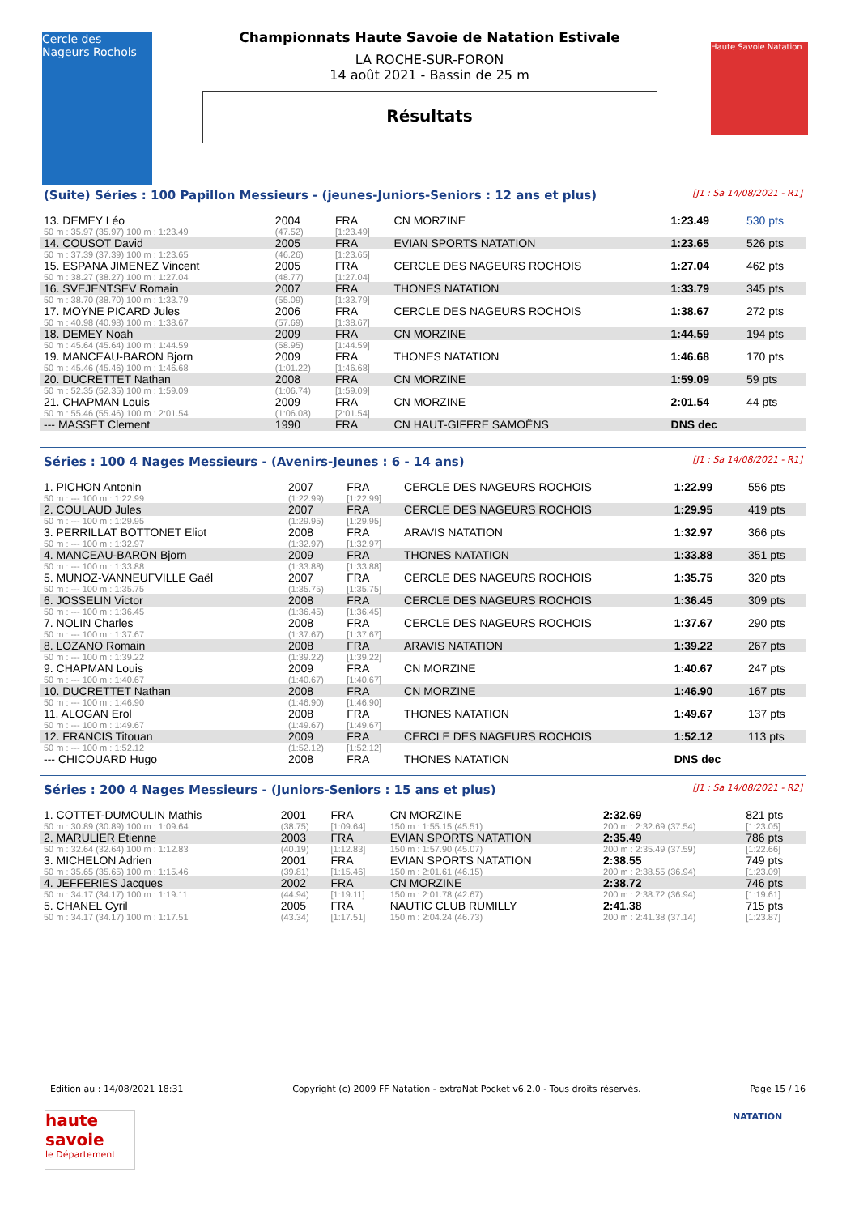Cercle des Nageurs Rochois
Haute Savoie Natation
Championnats Haute Savoie de Natation Estivale
LA ROCHE-SUR-FORON
14 août 2021 - Bassin de 25 m
Résultats
(Suite) Séries : 100 Papillon Messieurs - (jeunes-Juniors-Seniors : 12 ans et plus) [J1 : Sa 14/08/2021 - R1]
| 13. DEMEY Léo | 2004 | FRA | CN MORZINE | 1:23.49 | 530 pts |
| 50 m : 35.97 (35.97) 100 m : 1:23.49 | (47.52) | [1:23.49] | | | |
| 14. COUSOT David | 2005 | FRA | EVIAN SPORTS NATATION | 1:23.65 | 526 pts |
| 50 m : 37.39 (37.39) 100 m : 1:23.65 | (46.26) | [1:23.65] | | | |
| 15. ESPANA JIMENEZ Vincent | 2005 | FRA | CERCLE DES NAGEURS ROCHOIS | 1:27.04 | 462 pts |
| 50 m : 38.27 (38.27) 100 m : 1:27.04 | (48.77) | [1:27.04] | | | |
| 16. SVEJENTSEV Romain | 2007 | FRA | THONES NATATION | 1:33.79 | 345 pts |
| 50 m : 38.70 (38.70) 100 m : 1:33.79 | (55.09) | [1:33.79] | | | |
| 17. MOYNE PICARD Jules | 2006 | FRA | CERCLE DES NAGEURS ROCHOIS | 1:38.67 | 272 pts |
| 50 m : 40.98 (40.98) 100 m : 1:38.67 | (57.69) | [1:38.67] | | | |
| 18. DEMEY Noah | 2009 | FRA | CN MORZINE | 1:44.59 | 194 pts |
| 50 m : 45.64 (45.64) 100 m : 1:44.59 | (58.95) | [1:44.59] | | | |
| 19. MANCEAU-BARON Bjorn | 2009 | FRA | THONES NATATION | 1:46.68 | 170 pts |
| 50 m : 45.46 (45.46) 100 m : 1:46.68 | (1:01.22) | [1:46.68] | | | |
| 20. DUCRETTET Nathan | 2008 | FRA | CN MORZINE | 1:59.09 | 59 pts |
| 50 m : 52.35 (52.35) 100 m : 1:59.09 | (1:06.74) | [1:59.09] | | | |
| 21. CHAPMAN Louis | 2009 | FRA | CN MORZINE | 2:01.54 | 44 pts |
| 50 m : 55.46 (55.46) 100 m : 2:01.54 | (1:06.08) | [2:01.54] | | | |
| --- MASSET Clement | 1990 | FRA | CN HAUT-GIFFRE SAMOËNS | DNS dec | |
Séries : 100 4 Nages Messieurs - (Avenirs-Jeunes : 6 - 14 ans) [J1 : Sa 14/08/2021 - R1]
| 1. PICHON Antonin | 2007 | FRA | CERCLE DES NAGEURS ROCHOIS | 1:22.99 | 556 pts |
| 50 m : --- 100 m : 1:22.99 | (1:22.99) | [1:22.99] | | | |
| 2. COULAUD Jules | 2007 | FRA | CERCLE DES NAGEURS ROCHOIS | 1:29.95 | 419 pts |
| 50 m : --- 100 m : 1:29.95 | (1:29.95) | [1:29.95] | | | |
| 3. PERRILLAT BOTTONET Eliot | 2008 | FRA | ARAVIS NATATION | 1:32.97 | 366 pts |
| 50 m : --- 100 m : 1:32.97 | (1:32.97) | [1:32.97] | | | |
| 4. MANCEAU-BARON Bjorn | 2009 | FRA | THONES NATATION | 1:33.88 | 351 pts |
| 50 m : --- 100 m : 1:33.88 | (1:33.88) | [1:33.88] | | | |
| 5. MUNOZ-VANNEUFVILLE Gaël | 2007 | FRA | CERCLE DES NAGEURS ROCHOIS | 1:35.75 | 320 pts |
| 50 m : --- 100 m : 1:35.75 | (1:35.75) | [1:35.75] | | | |
| 6. JOSSELIN Victor | 2008 | FRA | CERCLE DES NAGEURS ROCHOIS | 1:36.45 | 309 pts |
| 50 m : --- 100 m : 1:36.45 | (1:36.45) | [1:36.45] | | | |
| 7. NOLIN Charles | 2008 | FRA | CERCLE DES NAGEURS ROCHOIS | 1:37.67 | 290 pts |
| 50 m : --- 100 m : 1:37.67 | (1:37.67) | [1:37.67] | | | |
| 8. LOZANO Romain | 2008 | FRA | ARAVIS NATATION | 1:39.22 | 267 pts |
| 50 m : --- 100 m : 1:39.22 | (1:39.22) | [1:39.22] | | | |
| 9. CHAPMAN Louis | 2009 | FRA | CN MORZINE | 1:40.67 | 247 pts |
| 50 m : --- 100 m : 1:40.67 | (1:40.67) | [1:40.67] | | | |
| 10. DUCRETTET Nathan | 2008 | FRA | CN MORZINE | 1:46.90 | 167 pts |
| 50 m : --- 100 m : 1:46.90 | (1:46.90) | [1:46.90] | | | |
| 11. ALOGAN Erol | 2008 | FRA | THONES NATATION | 1:49.67 | 137 pts |
| 50 m : --- 100 m : 1:49.67 | (1:49.67) | [1:49.67] | | | |
| 12. FRANCIS Titouan | 2009 | FRA | CERCLE DES NAGEURS ROCHOIS | 1:52.12 | 113 pts |
| 50 m : --- 100 m : 1:52.12 | (1:52.12) | [1:52.12] | | | |
| --- CHICOUARD Hugo | 2008 | FRA | THONES NATATION | DNS dec | |
Séries : 200 4 Nages Messieurs - (Juniors-Seniors : 15 ans et plus) [J1 : Sa 14/08/2021 - R2]
| 1. COTTET-DUMOULIN Mathis | 2001 | FRA | CN MORZINE | 2:32.69 | 821 pts |
| 50 m : 30.89 (30.89) 100 m : 1:09.64 | (38.75) | [1:09.64] | 150 m : 1:55.15 (45.51) | 200 m : 2:32.69 (37.54) | [1:23.05] |
| 2. MARULIER Etienne | 2003 | FRA | EVIAN SPORTS NATATION | 2:35.49 | 786 pts |
| 50 m : 32.64 (32.64) 100 m : 1:12.83 | (40.19) | [1:12.83] | 150 m : 1:57.90 (45.07) | 200 m : 2:35.49 (37.59) | [1:22.66] |
| 3. MICHELON Adrien | 2001 | FRA | EVIAN SPORTS NATATION | 2:38.55 | 749 pts |
| 50 m : 35.65 (35.65) 100 m : 1:15.46 | (39.81) | [1:15.46] | 150 m : 2:01.61 (46.15) | 200 m : 2:38.55 (36.94) | [1:23.09] |
| 4. JEFFERIES Jacques | 2002 | FRA | CN MORZINE | 2:38.72 | 746 pts |
| 50 m : 34.17 (34.17) 100 m : 1:19.11 | (44.94) | [1:19.11] | 150 m : 2:01.78 (42.67) | 200 m : 2:38.72 (36.94) | [1:19.61] |
| 5. CHANEL Cyril | 2005 | FRA | NAUTIC CLUB RUMILLY | 2:41.38 | 715 pts |
| 50 m : 34.17 (34.17) 100 m : 1:17.51 | (43.34) | [1:17.51] | 150 m : 2:04.24 (46.73) | 200 m : 2:41.38 (37.14) | [1:23.87] |
Edition au : 14/08/2021 18:31 Copyright (c) 2009 FF Natation - extraNat Pocket v6.2.0 - Tous droits réservés. Page 15 / 16
haute savoie
le Département
NATATION